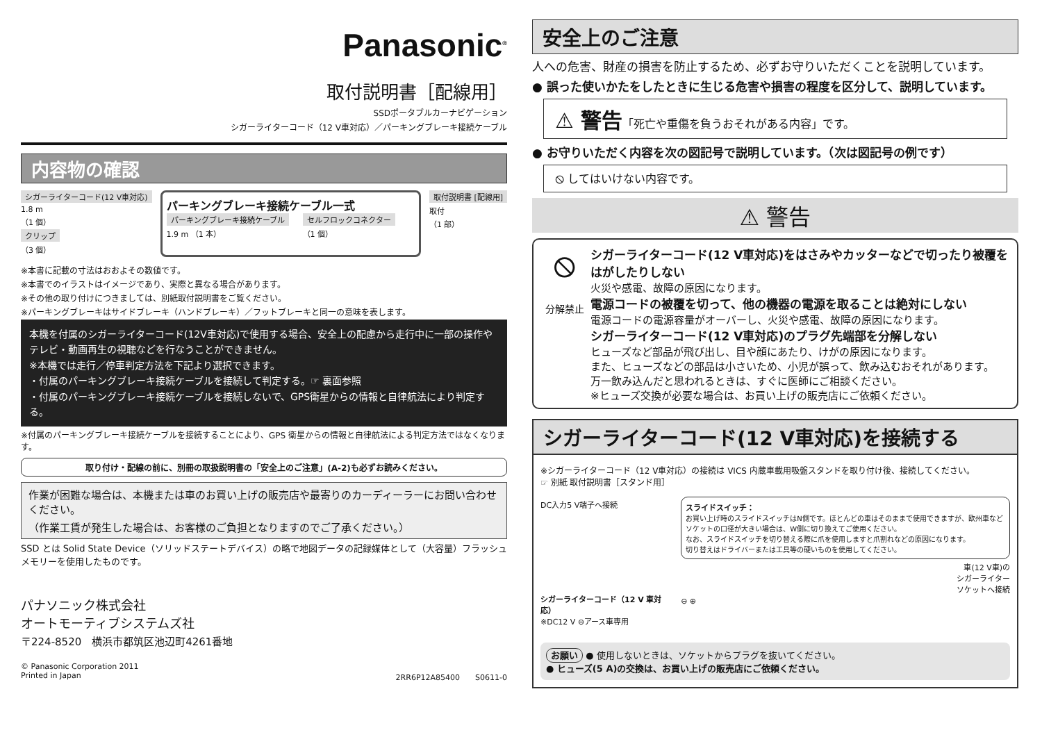Panasonic<sup>®</sup>
取付説明書［配線用］
SSDポータブルカーナビゲーション
シガーライターコード（12 V車対応）／パーキングブレーキ接続ケーブル
内容物の確認
シガーライターコード(12 V車対応)
1.8 m
（1 個）
クリップ
（3 個）
パーキングブレーキ接続ケーブル一式
パーキングブレーキ接続ケーブル
1.9 m （1 本）
セルフロックコネクター
（1 個）
取付説明書 [配線用]
取付
（1 部）
※本書に記載の寸法はおおよその数値です。
※本書でのイラストはイメージであり、実際と異なる場合があります。
※その他の取り付けにつきましては、別紙取付説明書をご覧ください。
※パーキングブレーキはサイドブレーキ（ハンドブレーキ）／フットブレーキと同一の意味を表します。
本機を付属のシガーライターコード(12V車対応)で使用する場合、安全上の配慮から走行中に一部の操作やテレビ・動画再生の視聴などを行なうことができません。
※本機では走行／停車判定方法を下記より選択できます。
・付属のパーキングブレーキ接続ケーブルを接続して判定する。☞ 裏面参照
・付属のパーキングブレーキ接続ケーブルを接続しないで、GPS衛星からの情報と自律航法により判定する。
※付属のパーキングブレーキ接続ケーブルを接続することにより、GPS 衛星からの情報と自律航法による判定方法ではなくなります。
取り付け・配線の前に、別冊の取扱説明書の「安全上のご注意」(A-2)も必ずお読みください。
作業が困難な場合は、本機または車のお買い上げの販売店や最寄りのカーディーラーにお問い合わせください。
（作業工賃が発生した場合は、お客様のご負担となりますのでご了承ください。）
SSD とは Solid State Device（ソリッドステートデバイス）の略で地図データの記録媒体として（大容量）フラッシュメモリーを使用したものです。
パナソニック株式会社
オートモーティブシステムズ社
〒224-8520　横浜市都筑区池辺町4261番地
© Panasonic Corporation 2011
Printed in Japan
2RR6P12A85400　　S0611-0
安全上のご注意
人への危害、財産の損害を防止するため、必ずお守りいただくことを説明しています。
● 誤った使いかたをしたときに生じる危害や損害の程度を区分して、説明しています。
⚠ 警告「死亡や重傷を負うおそれがある内容」です。
● お守りいただく内容を次の図記号で説明しています。（次は図記号の例です）
⦸ してはいけない内容です。
⚠ 警告
⦸
分解禁止
シガーライターコード(12 V車対応)をはさみやカッターなどで切ったり被覆をはがしたりしない
火災や感電、故障の原因になります。
電源コードの被覆を切って、他の機器の電源を取ることは絶対にしない
電源コードの電源容量がオーバーし、火災や感電、故障の原因になります。
シガーライターコード(12 V車対応)のプラグ先端部を分解しない
ヒューズなど部品が飛び出し、目や顔にあたり、けがの原因になります。
また、ヒューズなどの部品は小さいため、小児が誤って、飲み込むおそれがあります。
万一飲み込んだと思われるときは、すぐに医師にご相談ください。
※ヒューズ交換が必要な場合は、お買い上げの販売店にご依頼ください。
シガーライターコード(12 V車対応)を接続する
※シガーライターコード（12 V車対応）の接続は VICS 内蔵車載用吸盤スタンドを取り付け後、接続してください。
☞ 別紙 取付説明書［スタンド用］
DC入力5 V端子へ接続
シガーライターコード（12 V 車対応）
※DC12 V ⊖アース車専用
スライドスイッチ：
お買い上げ時のスライドスイッチはN側です。ほとんどの車はそのままで使用できますが、欧州車などソケットの口径が大きい場合は、W側に切り換えてご使用ください。
なお、スライドスイッチを切り替える際に爪を使用しますと爪割れなどの原因になります。
切り替えはドライバーまたは工具等の硬いものを使用してください。
車(12 V車)の
シガーライター
ソケットへ接続
⊖ ⊕
お願い ● 使用しないときは、ソケットからプラグを抜いてください。
● ヒューズ(5 A)の交換は、お買い上げの販売店にご依頼ください。